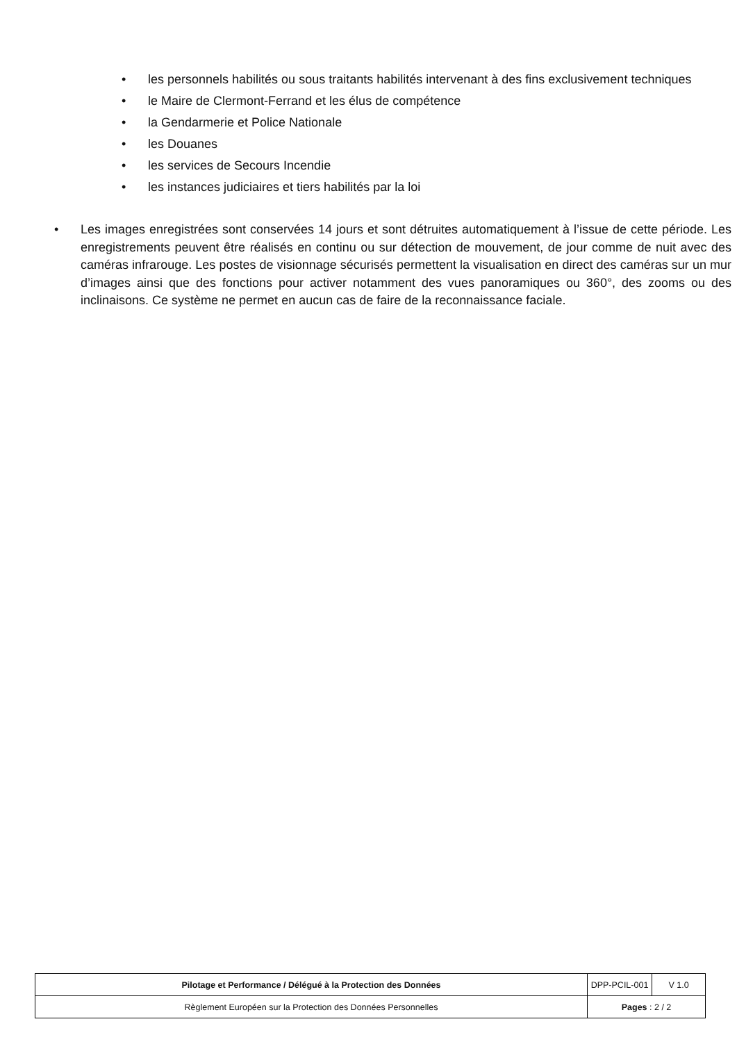• les personnels habilités ou sous traitants habilités intervenant à des fins exclusivement techniques
• le Maire de Clermont-Ferrand et les élus de compétence
• la Gendarmerie et Police Nationale
• les Douanes
• les services de Secours Incendie
• les instances judiciaires et tiers habilités par la loi
• Les images enregistrées sont conservées 14 jours et sont détruites automatiquement à l’issue de cette période. Les enregistrements peuvent être réalisés en continu ou sur détection de mouvement, de jour comme de nuit avec des caméras infrarouge. Les postes de visionnage sécurisés permettent la visualisation en direct des caméras sur un mur d’images ainsi que des fonctions pour activer notamment des vues panoramiques ou 360°, des zooms ou des inclinaisons. Ce système ne permet en aucun cas de faire de la reconnaissance faciale.
| Pilotage et Performance / Délégué à la Protection des Données | DPP-PCIL-001 | V 1.0 |
| Règlement Européen sur la Protection des Données Personnelles | Pages : 2 / 2 | |